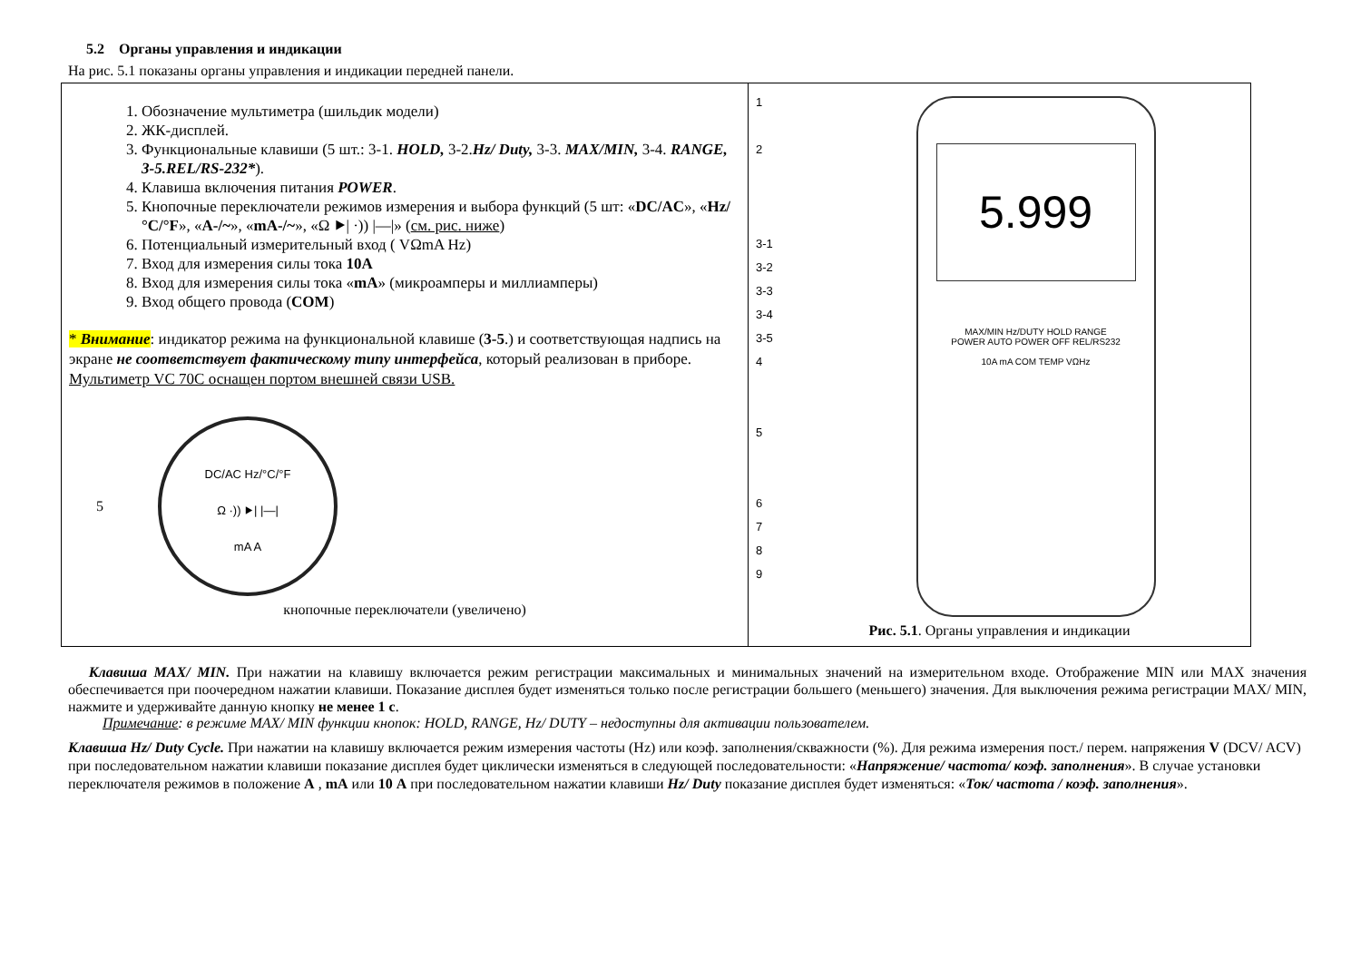5.2 Органы управления и индикации
На рис. 5.1 показаны органы управления и индикации передней панели.
| 1. Обозначение мультиметра (шильдик модели) 2. ЖК-дисплей. 3. Функциональные клавиши (5 шт.: 3-1. HOLD, 3-2. Hz/ Duty, 3-3. MAX/MIN, 3-4. RANGE, 3-5.REL/RS-232* ). 4. Клавиша включения питания POWER . 5. Кнопочные переключатели режимов измерения и выбора функций (5 шт: « DC/AC », « Hz/ °C/°F », « A-/~ », « mA-/~ », «Ω ⯈/ ·)) /—/» ( см. рис. ниже ) 6. Потенциальный измерительный вход ( VΩmA Hz) 7. Вход для измерения силы тока 10A 8. Вход для измерения силы тока « mA » (микроамперы и миллиамперы) 9. Вход общего провода ( COM ) * Внимание : индикатор режима на функциональной клавише ( 3-5 .) и соответствующая надпись на экране не соответствует фактическому типу интерфейса , который реализован в приборе. Мультиметр VC 70C оснащен портом внешней связи USB. 5 DC/AC Hz/°C/°F Ω ·)) ⯈/ /—/ mA A кнопочные переключатели (увеличено) | 1 2 3-1 3-2 3-3 3-4 3-5 4 5 6 7 8 9 5.999 MAX/MIN Hz/DUTY HOLD RANGE POWER AUTO POWER OFF REL/RS232 10A mA COM TEMP VΩHz Рис. 5.1 . Органы управления и индикации |
Клавиша MAX/ MIN. При нажатии на клавишу включается режим регистрации максимальных и минимальных значений на измерительном входе. Отображение MIN или MAX значения обеспечивается при поочередном нажатии клавиши. Показание дисплея будет изменяться только после регистрации большего (меньшего) значения. Для выключения режима регистрации MAX/ MIN, нажмите и удерживайте данную кнопку не менее 1 с.
Примечание: в режиме MAX/ MIN функции кнопок: HOLD, RANGE, Hz/ DUTY – недоступны для активации пользователем.
Клавиша Hz/ Duty Cycle. При нажатии на клавишу включается режим измерения частоты (Hz) или коэф. заполнения/скважности (%). Для режима измерения пост./ перем. напряжения V (DCV/ ACV) при последовательном нажатии клавиши показание дисплея будет циклически изменяться в следующей последовательности: «Напряжение/ частота/ коэф. заполнения». В случае установки переключателя режимов в положение A , mA или 10 A при последовательном нажатии клавиши Hz/ Duty показание дисплея будет изменяться: «Ток/ частота / коэф. заполнения».